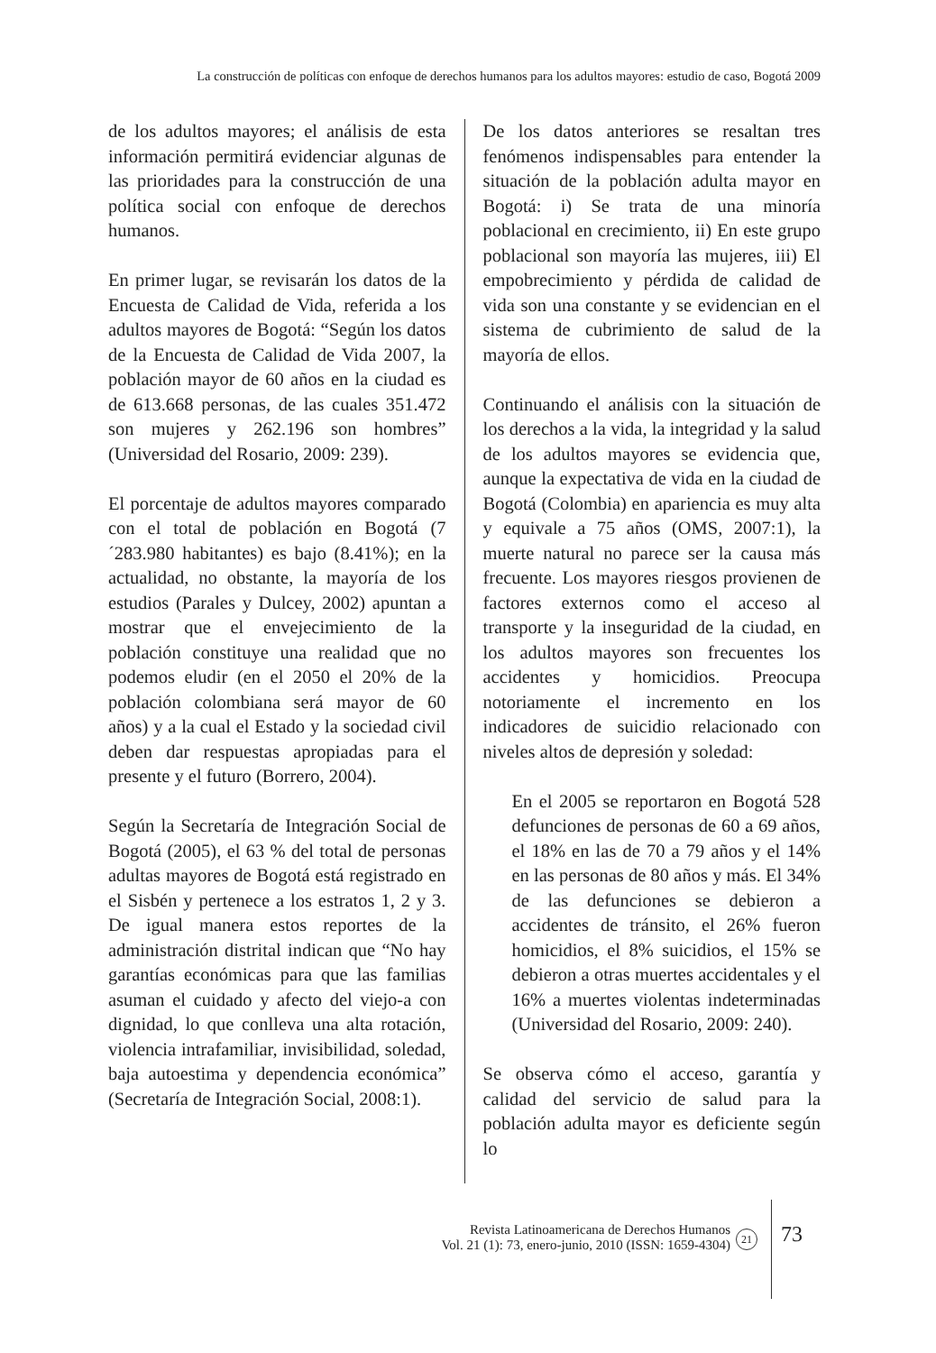La construcción de políticas con enfoque de derechos humanos para los adultos mayores: estudio de caso, Bogotá 2009
de los adultos mayores; el análisis de esta información permitirá evidenciar algunas de las prioridades para la construcción de una política social con enfoque de derechos humanos.
En primer lugar, se revisarán los datos de la Encuesta de Calidad de Vida, referida a los adultos mayores de Bogotá: “Según los datos de la Encuesta de Calidad de Vida 2007, la población mayor de 60 años en la ciudad es de 613.668 personas, de las cuales 351.472 son mujeres y 262.196 son hombres” (Universidad del Rosario, 2009: 239).
El porcentaje de adultos mayores comparado con el total de población en Bogotá (7´283.980 habitantes) es bajo (8.41%); en la actualidad, no obstante, la mayoría de los estudios (Parales y Dulcey, 2002) apuntan a mostrar que el envejecimiento de la población constituye una realidad que no podemos eludir (en el 2050 el 20% de la población colombiana será mayor de 60 años) y a la cual el Estado y la sociedad civil deben dar respuestas apropiadas para el presente y el futuro (Borrero, 2004).
Según la Secretaría de Integración Social de Bogotá (2005), el 63 % del total de personas adultas mayores de Bogotá está registrado en el Sisbén y pertenece a los estratos 1, 2 y 3. De igual manera estos reportes de la administración distrital indican que “No hay garantías económicas para que las familias asuman el cuidado y afecto del viejo-a con dignidad, lo que conlleva una alta rotación, violencia intrafamiliar, invisibilidad, soledad, baja autoestima y dependencia económica” (Secretaría de Integración Social, 2008:1).
De los datos anteriores se resaltan tres fenómenos indispensables para entender la situación de la población adulta mayor en Bogotá: i) Se trata de una minoría poblacional en crecimiento, ii) En este grupo poblacional son mayoría las mujeres, iii) El empobrecimiento y pérdida de calidad de vida son una constante y se evidencian en el sistema de cubrimiento de salud de la mayoría de ellos.
Continuando el análisis con la situación de los derechos a la vida, la integridad y la salud de los adultos mayores se evidencia que, aunque la expectativa de vida en la ciudad de Bogotá (Colombia) en apariencia es muy alta y equivale a 75 años (OMS, 2007:1), la muerte natural no parece ser la causa más frecuente. Los mayores riesgos provienen de factores externos como el acceso al transporte y la inseguridad de la ciudad, en los adultos mayores son frecuentes los accidentes y homicidios. Preocupa notoriamente el incremento en los indicadores de suicidio relacionado con niveles altos de depresión y soledad:
En el 2005 se reportaron en Bogotá 528 defunciones de personas de 60 a 69 años, el 18% en las de 70 a 79 años y el 14% en las personas de 80 años y más. El 34% de las defunciones se debieron a accidentes de tránsito, el 26% fueron homicidios, el 8% suicidios, el 15% se debieron a otras muertes accidentales y el 16% a muertes violentas indeterminadas (Universidad del Rosario, 2009: 240).
Se observa cómo el acceso, garantía y calidad del servicio de salud para la población adulta mayor es deficiente según lo
Revista Latinoamericana de Derechos Humanos
Vol. 21 (1): 73, enero-junio, 2010 (ISSN: 1659-4304)
21 73